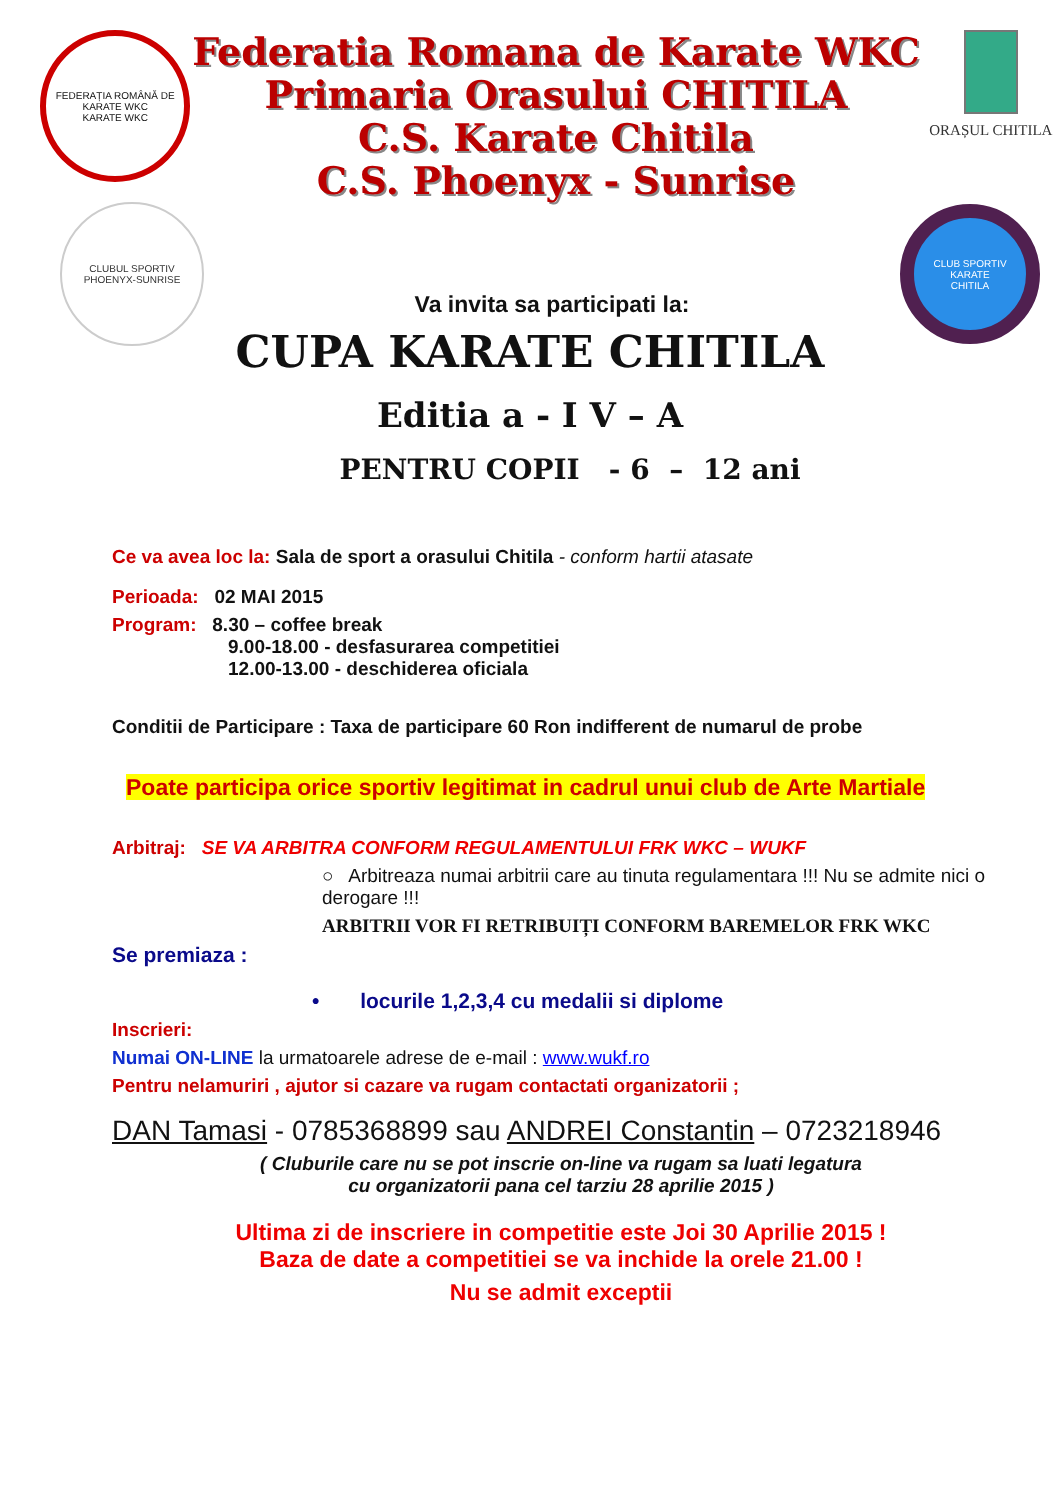FEDERAȚIA ROMÂNĂ DE KARATE WKC
KARATE WKC
Federatia Romana de Karate WKC
Primaria Orasului CHITILA
C.S. Karate Chitila
C.S. Phoenyx - Sunrise
ORAȘUL CHITILA
CLUBUL SPORTIV
PHOENYX-SUNRISE
Va invita sa participati la:
CLUB SPORTIV KARATE
CHITILA
CUPA KARATE CHITILA
Editia a - I V – A
PENTRU COPII - 6 – 12 ani
Ce va avea loc la: Sala de sport a orasului Chitila - conform hartii atasate
Perioada: 02 MAI 2015
Program: 8.30 – coffee break
9.00-18.00 - desfasurarea competitiei
12.00-13.00 - deschiderea oficiala
Conditii de Participare : Taxa de participare 60 Ron indifferent de numarul de probe
Poate participa orice sportiv legitimat in cadrul unui club de Arte Martiale
Arbitraj: SE VA ARBITRA CONFORM REGULAMENTULUI FRK WKC – WUKF
○ Arbitreaza numai arbitrii care au tinuta regulamentara !!! Nu se admite nici o derogare !!!
ARBITRII VOR FI RETRIBUIȚI CONFORM BAREMELOR FRK WKC
Se premiaza :
• locurile 1,2,3,4 cu medalii si diplome
Inscrieri:
Numai ON-LINE la urmatoarele adrese de e-mail : www.wukf.ro
Pentru nelamuriri , ajutor si cazare va rugam contactati organizatorii ;
DAN Tamasi - 0785368899 sau ANDREI Constantin – 0723218946
( Cluburile care nu se pot inscrie on-line va rugam sa luati legatura
cu organizatorii pana cel tarziu 28 aprilie 2015 )
Ultima zi de inscriere in competitie este Joi 30 Aprilie 2015 !
Baza de date a competitiei se va inchide la orele 21.00 !
Nu se admit exceptii